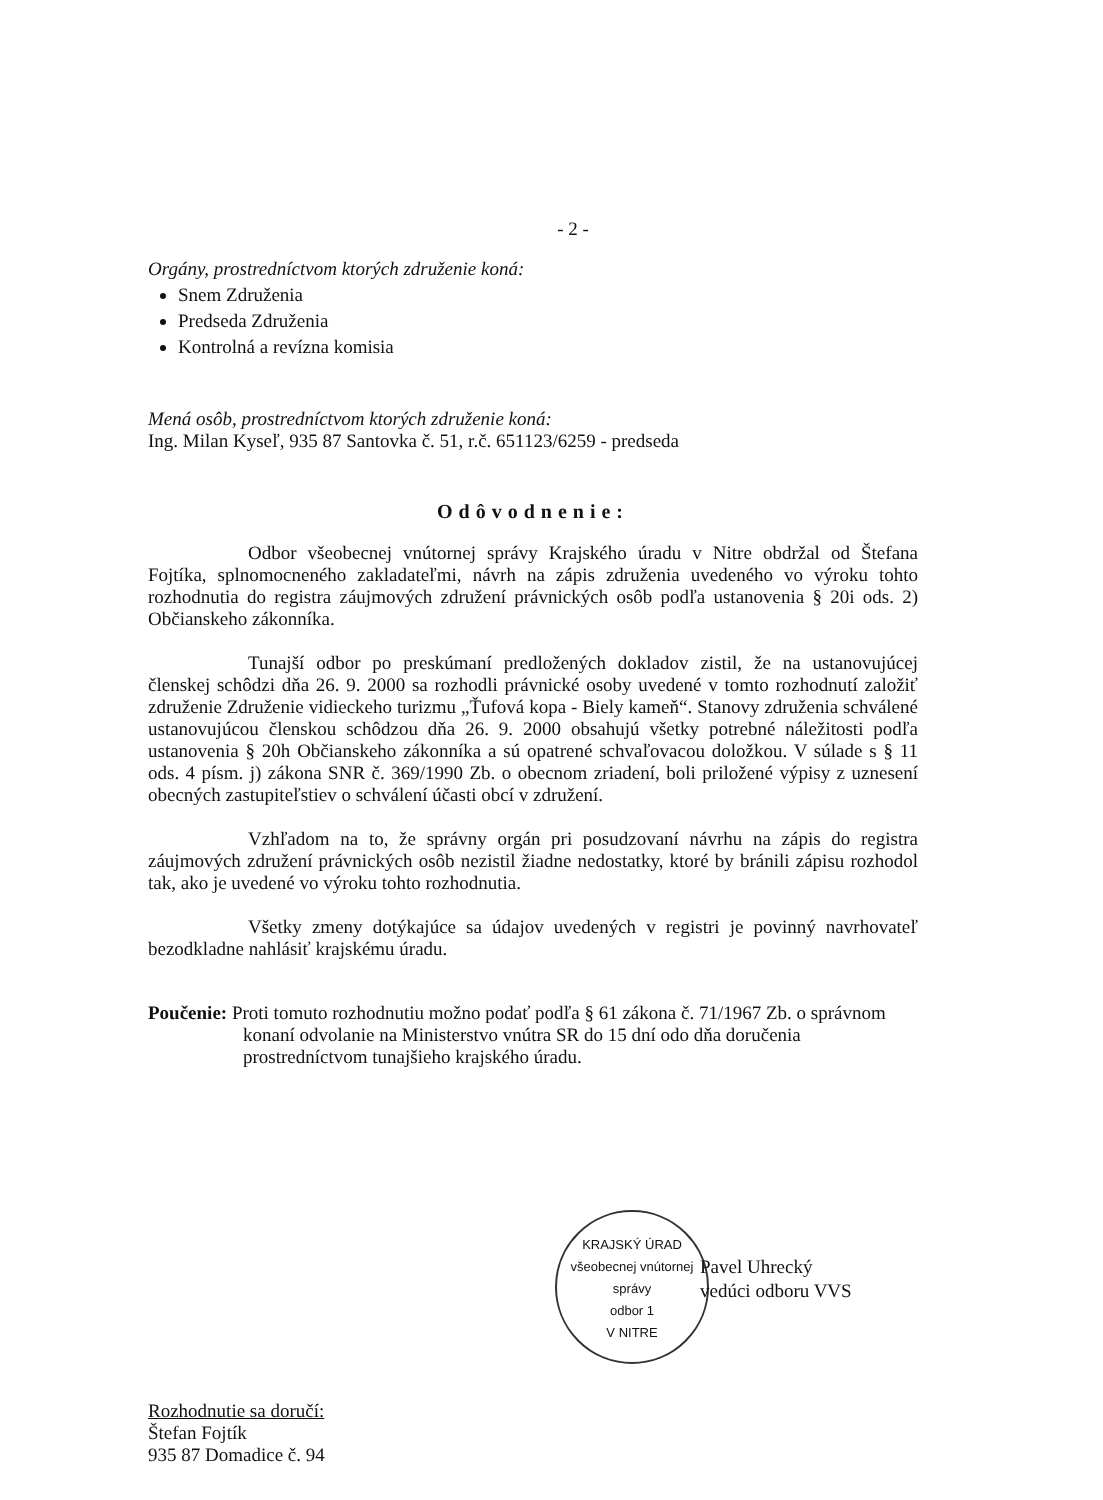- 2 -
Orgány, prostredníctvom ktorých združenie koná:
Snem Združenia
Predseda Združenia
Kontrolná a revízna komisia
Mená osôb, prostredníctvom ktorých združenie koná:
Ing. Milan Kyseľ, 935 87 Santovka č. 51, r.č. 651123/6259 - predseda
Odôvodnenie:
Odbor všeobecnej vnútornej správy Krajského úradu v Nitre obdržal od Štefana Fojtíka, splnomocneného zakladateľmi, návrh na zápis združenia uvedeného vo výroku tohto rozhodnutia do registra záujmových združení právnických osôb podľa ustanovenia § 20i ods. 2) Občianskeho zákonníka.
Tunajší odbor po preskúmaní predložených dokladov zistil, že na ustanovujúcej členskej schôdzi dňa 26. 9. 2000 sa rozhodli právnické osoby uvedené v tomto rozhodnutí založiť združenie Združenie vidieckeho turizmu „Ťufová kopa - Biely kameň“. Stanovy združenia schválené ustanovujúcou členskou schôdzou dňa 26. 9. 2000 obsahujú všetky potrebné náležitosti podľa ustanovenia § 20h Občianskeho zákonníka a sú opatrené schvaľovacou doložkou. V súlade s § 11 ods. 4 písm. j) zákona SNR č. 369/1990 Zb. o obecnom zriadení, boli priložené výpisy z uznesení obecných zastupiteľstiev o schválení účasti obcí v združení.
Vzhľadom na to, že správny orgán pri posudzovaní návrhu na zápis do registra záujmových združení právnických osôb nezistil žiadne nedostatky, ktoré by bránili zápisu rozhodol tak, ako je uvedené vo výroku tohto rozhodnutia.
Všetky zmeny dotýkajúce sa údajov uvedených v registri je povinný navrhovateľ bezodkladne nahlásiť krajskému úradu.
Poučenie: Proti tomuto rozhodnutiu možno podať podľa § 61 zákona č. 71/1967 Zb. o správnom konaní odvolanie na Ministerstvo vnútra SR do 15 dní odo dňa doručenia prostredníctvom tunajšieho krajského úradu.
KRAJSKÝ ÚRAD
všeobecnej vnútornej správy
odbor 1
V NITRE
Pavel Uhrecký
vedúci odboru VVS
Rozhodnutie sa doručí:
Štefan Fojtík
935 87 Domadice č. 94